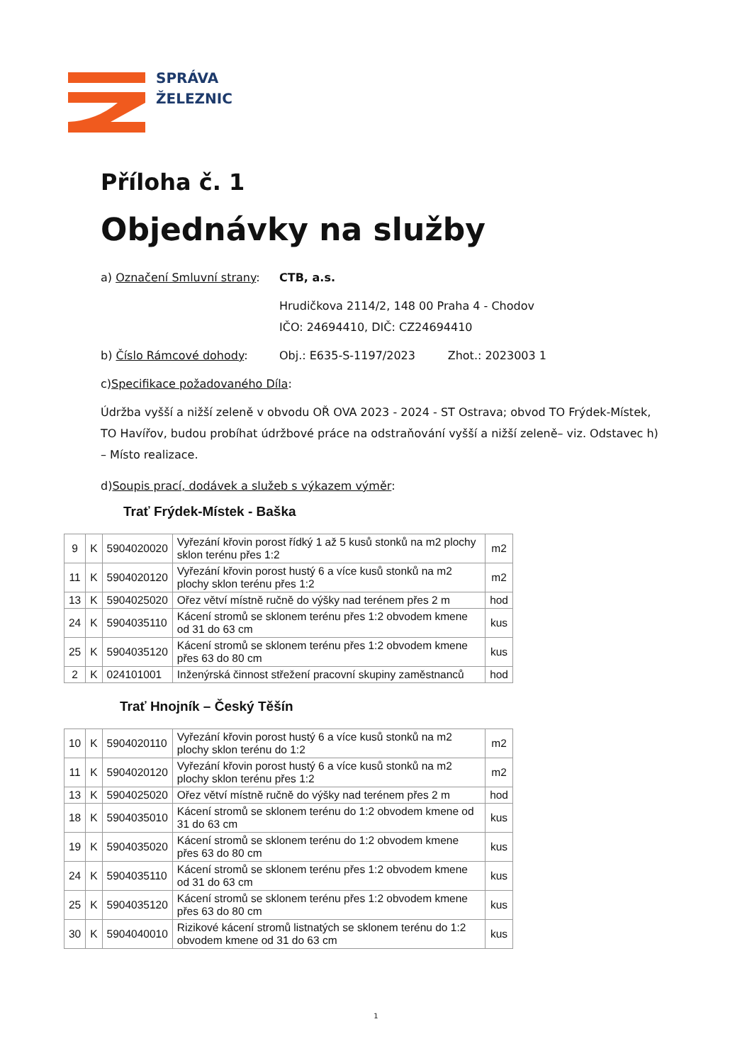SPRÁVA
ŽELEZNIC
Příloha č. 1
Objednávky na služby
a) Označení Smluvní strany:
CTB, a.s.
Hrudičkova 2114/2, 148 00 Praha 4 - Chodov
IČO: 24694410, DIČ: CZ24694410
b) Číslo Rámcové dohody: Obj.: E635-S-1197/2023 Zhot.: 2023003 1
c) Specifikace požadovaného Díla:
Údržba vyšší a nižší zeleně v obvodu OŘ OVA 2023 - 2024 - ST Ostrava; obvod TO Frýdek-Místek, TO Havířov, budou probíhat údržbové práce na odstraňování vyšší a nižší zeleně– viz. Odstavec h) – Místo realizace.
d) Soupis prací, dodávek a služeb s výkazem výměr:
Trať Frýdek-Místek - Baška
| 9 | K | 5904020020 | Vyřezání křovin porost řídký 1 až 5 kusů stonků na m2 plochy sklon terénu přes 1:2 | m2 |
| 11 | K | 5904020120 | Vyřezání křovin porost hustý 6 a více kusů stonků na m2 plochy sklon terénu přes 1:2 | m2 |
| 13 | K | 5904025020 | Ořez větví místně ručně do výšky nad terénem přes 2 m | hod |
| 24 | K | 5904035110 | Kácení stromů se sklonem terénu přes 1:2 obvodem kmene od 31 do 63 cm | kus |
| 25 | K | 5904035120 | Kácení stromů se sklonem terénu přes 1:2 obvodem kmene přes 63 do 80 cm | kus |
| 2 | K | 024101001 | Inženýrská činnost střežení pracovní skupiny zaměstnanců | hod |
Trať Hnojník – Český Těšín
| 10 | K | 5904020110 | Vyřezání křovin porost hustý 6 a více kusů stonků na m2 plochy sklon terénu do 1:2 | m2 |
| 11 | K | 5904020120 | Vyřezání křovin porost hustý 6 a více kusů stonků na m2 plochy sklon terénu přes 1:2 | m2 |
| 13 | K | 5904025020 | Ořez větví místně ručně do výšky nad terénem přes 2 m | hod |
| 18 | K | 5904035010 | Kácení stromů se sklonem terénu do 1:2 obvodem kmene od 31 do 63 cm | kus |
| 19 | K | 5904035020 | Kácení stromů se sklonem terénu do 1:2 obvodem kmene přes 63 do 80 cm | kus |
| 24 | K | 5904035110 | Kácení stromů se sklonem terénu přes 1:2 obvodem kmene od 31 do 63 cm | kus |
| 25 | K | 5904035120 | Kácení stromů se sklonem terénu přes 1:2 obvodem kmene přes 63 do 80 cm | kus |
| 30 | K | 5904040010 | Rizikové kácení stromů listnatých se sklonem terénu do 1:2 obvodem kmene od 31 do 63 cm | kus |
1